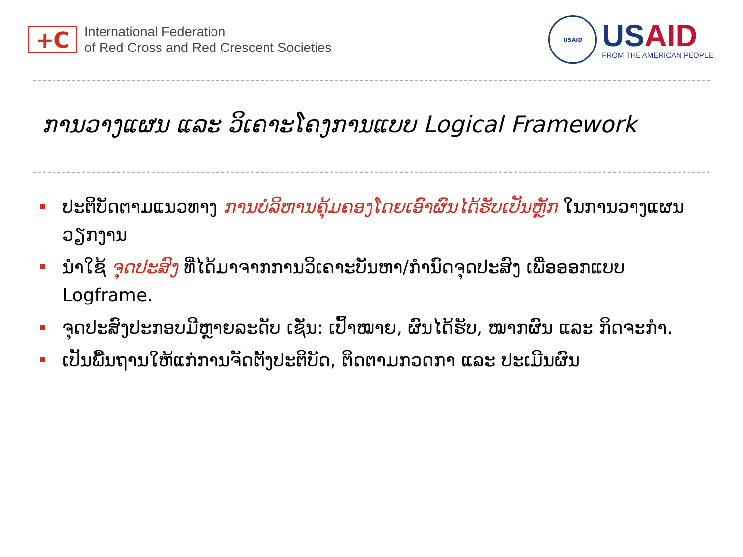+C
International Federation
of Red Cross and Red Crescent Societies
USAID
USAID
FROM THE AMERICAN PEOPLE
ການວາງແຜນ ແລະ ວິເຄາະໂຄງການແບບ Logical Framework
ປະຕິບັດຕາມແນວທາງ ການບໍລິຫານຄຸ້ມຄອງໂດຍເອົາຜົນໄດ້ຮັບເປັນຫຼັກ ໃນການວາງແຜນວຽກງານ
ນຳໃຊ້ ຈຸດປະສົງ ທີ່ໄດ້ມາຈາກການວິເຄາະບັນຫາ/ກຳນົດຈຸດປະສົງ ເພື່ອອອກແບບ Logframe.
ຈຸດປະສົງປະກອບມີຫຼາຍລະດັບ ເຊັ່ນ: ເປົ້າໝາຍ, ຜົນໄດ້ຮັບ, ໝາກຜົນ ແລະ ກິດຈະກຳ.
ເປັນພື້ນຖານໃຫ້ແກ່ການຈັດຕັ້ງປະຕິບັດ, ຕິດຕາມກວດກາ ແລະ ປະເມີນຜົນ